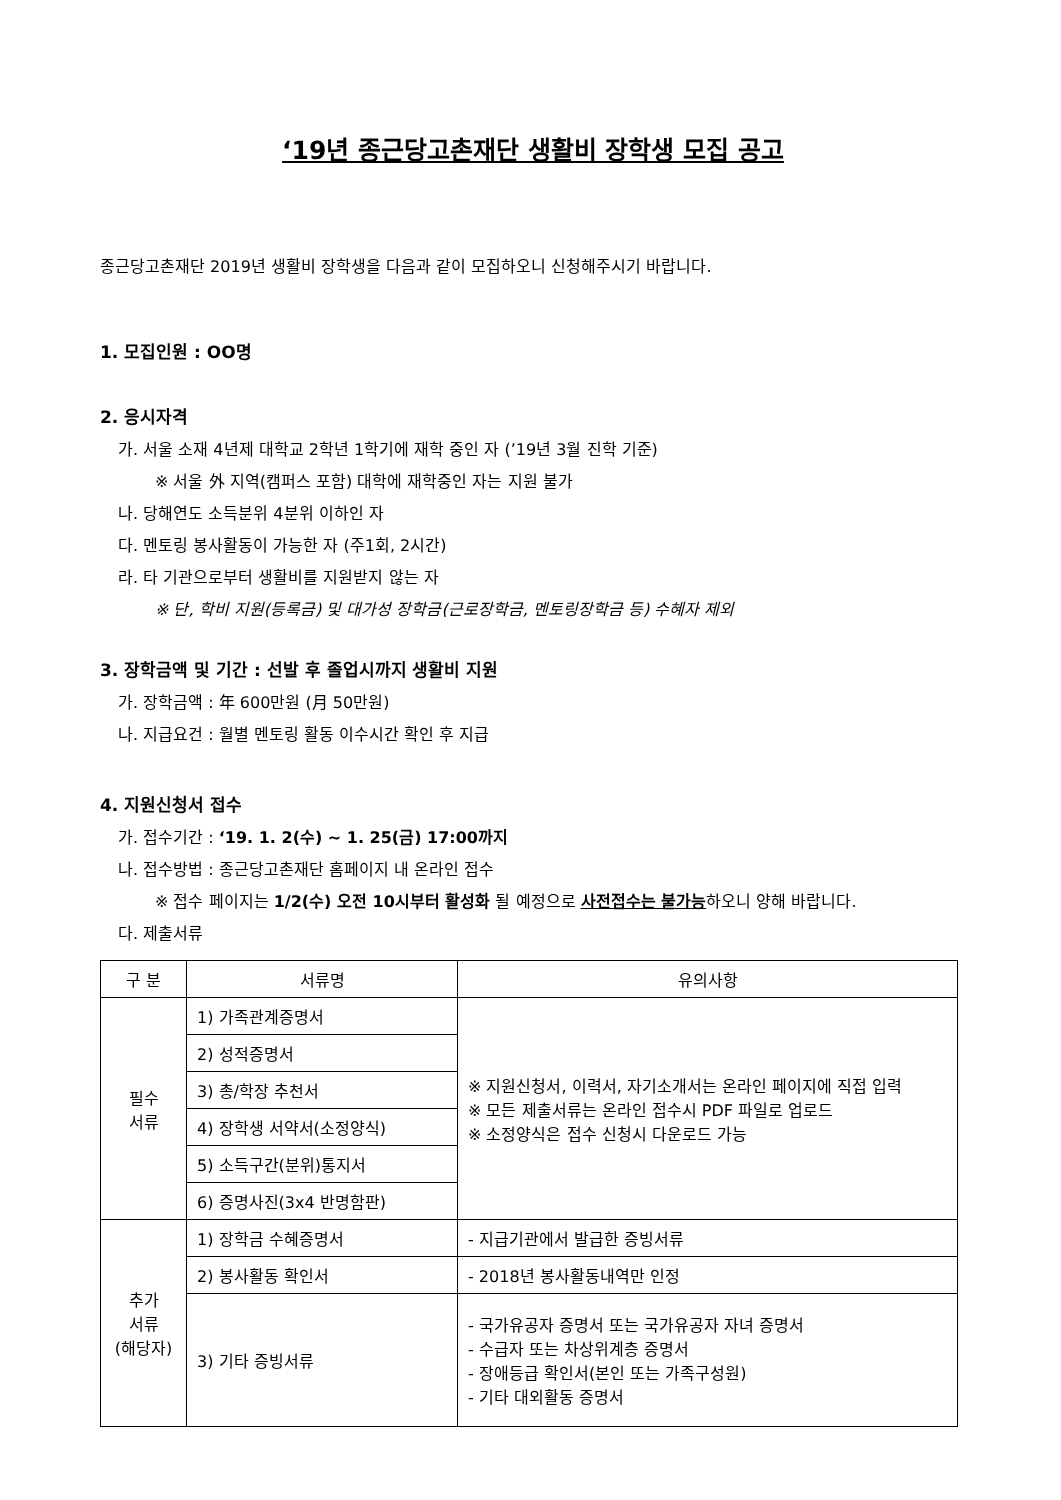‘19년 종근당고촌재단 생활비 장학생 모집 공고
종근당고촌재단 2019년 생활비 장학생을 다음과 같이 모집하오니 신청해주시기 바랍니다.
1. 모집인원 : OO명
2. 응시자격
가. 서울 소재 4년제 대학교 2학년 1학기에 재학 중인 자 (’19년 3월 진학 기준)
※ 서울 外 지역(캠퍼스 포함) 대학에 재학중인 자는 지원 불가
나. 당해연도 소득분위 4분위 이하인 자
다. 멘토링 봉사활동이 가능한 자 (주1회, 2시간)
라. 타 기관으로부터 생활비를 지원받지 않는 자
※ 단, 학비 지원(등록금) 및 대가성 장학금(근로장학금, 멘토링장학금 등) 수혜자 제외
3. 장학금액 및 기간 : 선발 후 졸업시까지 생활비 지원
가. 장학금액 : 年 600만원 (月 50만원)
나. 지급요건 : 월별 멘토링 활동 이수시간 확인 후 지급
4. 지원신청서 접수
가. 접수기간 : ‘19. 1. 2(수) ~ 1. 25(금) 17:00까지
나. 접수방법 : 종근당고촌재단 홈페이지 내 온라인 접수
※ 접수 페이지는 1/2(수) 오전 10시부터 활성화 될 예정으로 사전접수는 불가능하오니 양해 바랍니다.
다. 제출서류
| 구 분 | 서류명 | 유의사항 |
| --- | --- | --- |
| 필수 서류 | 1) 가족관계증명서 | ※ 지원신청서, 이력서, 자기소개서는 온라인 페이지에 직접 입력 ※ 모든 제출서류는 온라인 접수시 PDF 파일로 업로드 ※ 소정양식은 접수 신청시 다운로드 가능 |
| | 2) 성적증명서 | |
| | 3) 총/학장 추천서 | |
| | 4) 장학생 서약서(소정양식) | |
| | 5) 소득구간(분위)통지서 | |
| | 6) 증명사진(3x4 반명함판) | |
| 추가 서류 (해당자) | 1) 장학금 수혜증명서 | - 지급기관에서 발급한 증빙서류 |
| | 2) 봉사활동 확인서 | - 2018년 봉사활동내역만 인정 |
| | 3) 기타 증빙서류 | - 국가유공자 증명서 또는 국가유공자 자녀 증명서 - 수급자 또는 차상위계층 증명서 - 장애등급 확인서(본인 또는 가족구성원) - 기타 대외활동 증명서 |